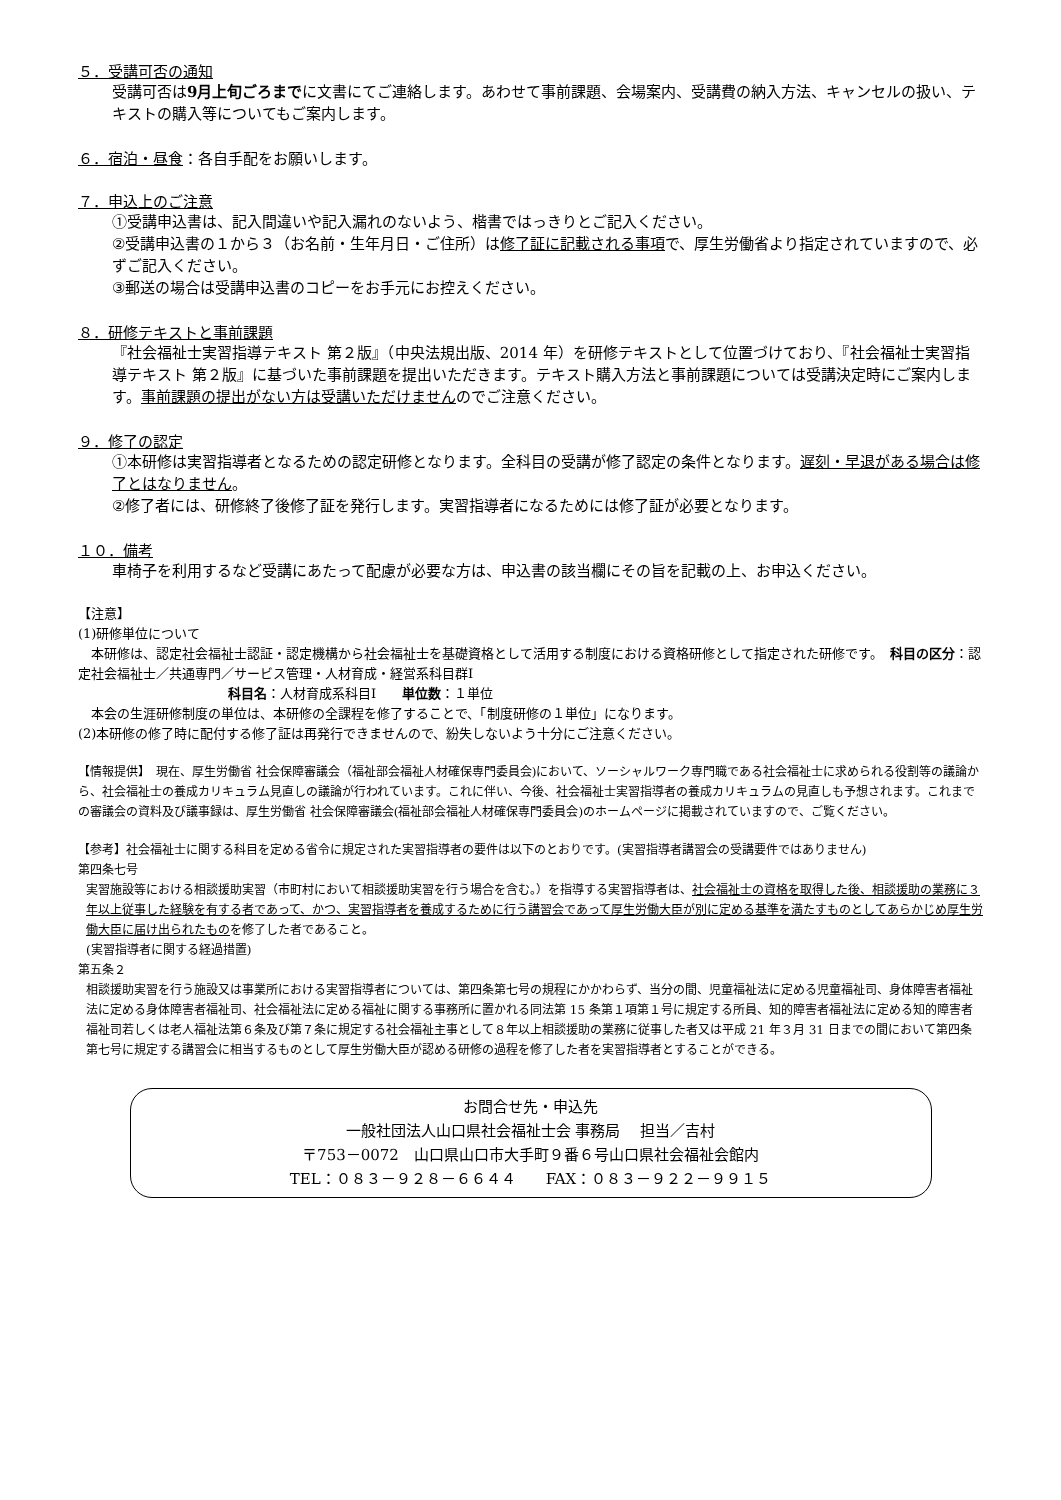５．受講可否の通知
受講可否は9月上旬ごろまでに文書にてご連絡します。あわせて事前課題、会場案内、受講費の納入方法、キャンセルの扱い、テキストの購入等についてもご案内します。
６．宿泊・昼食
：各自手配をお願いします。
７．申込上のご注意
①受講申込書は、記入間違いや記入漏れのないよう、楷書ではっきりとご記入ください。
②受講申込書の１から３（お名前・生年月日・ご住所）は修了証に記載される事項で、厚生労働省より指定されていますので、必ずご記入ください。
③郵送の場合は受講申込書のコピーをお手元にお控えください。
８．研修テキストと事前課題
『社会福祉士実習指導テキスト 第２版』（中央法規出版、2014 年）を研修テキストとして位置づけており、『社会福祉士実習指導テキスト 第２版』に基づいた事前課題を提出いただきます。テキスト購入方法と事前課題については受講決定時にご案内します。事前課題の提出がない方は受講いただけませんのでご注意ください。
９．修了の認定
①本研修は実習指導者となるための認定研修となります。全科目の受講が修了認定の条件となります。遅刻・早退がある場合は修了とはなりません。
②修了者には、研修終了後修了証を発行します。実習指導者になるためには修了証が必要となります。
１０．備考
車椅子を利用するなど受講にあたって配慮が必要な方は、申込書の該当欄にその旨を記載の上、お申込ください。
【注意】
(1)研修単位について
　本研修は、認定社会福祉士認証・認定機構から社会福祉士を基礎資格として活用する制度における資格研修として指定された研修です。　科目の区分：認定社会福祉士／共通専門／サービス管理・人材育成・経営系科目群Ⅰ
科目名：人材育成系科目Ⅰ　　単位数：１単位
　本会の生涯研修制度の単位は、本研修の全課程を修了することで、「制度研修の１単位」になります。
(2)本研修の修了時に配付する修了証は再発行できませんので、紛失しないよう十分にご注意ください。
【情報提供】　現在、厚生労働省 社会保障審議会（福祉部会福祉人材確保専門委員会)において、ソーシャルワーク専門職である社会福祉士に求められる役割等の議論から、社会福祉士の養成カリキュラム見直しの議論が行われています。これに伴い、今後、社会福祉士実習指導者の養成カリキュラムの見直しも予想されます。これまでの審議会の資料及び議事録は、厚生労働省 社会保障審議会(福祉部会福祉人材確保専門委員会)のホームページに掲載されていますので、ご覧ください。
【参考】社会福祉士に関する科目を定める省令に規定された実習指導者の要件は以下のとおりです。(実習指導者講習会の受講要件ではありません)
第四条七号
実習施設等における相談援助実習（市町村において相談援助実習を行う場合を含む。）を指導する実習指導者は、社会福祉士の資格を取得した後、相談援助の業務に３年以上従事した経験を有する者であって、かつ、実習指導者を養成するために行う講習会であって厚生労働大臣が別に定める基準を満たすものとしてあらかじめ厚生労働大臣に届け出られたものを修了した者であること。
(実習指導者に関する経過措置)
第五条２
相談援助実習を行う施設又は事業所における実習指導者については、第四条第七号の規程にかかわらず、当分の間、児童福祉法に定める児童福祉司、身体障害者福祉法に定める身体障害者福祉司、社会福祉法に定める福祉に関する事務所に置かれる同法第 15 条第１項第１号に規定する所員、知的障害者福祉法に定める知的障害者福祉司若しくは老人福祉法第６条及び第７条に規定する社会福祉主事として８年以上相談援助の業務に従事した者又は平成 21 年３月 31 日までの間において第四条第七号に規定する講習会に相当するものとして厚生労働大臣が認める研修の過程を修了した者を実習指導者とすることができる。
お問合せ先・申込先
一般社団法人山口県社会福祉士会 事務局　 担当／吉村
〒753－0072　山口県山口市大手町９番６号山口県社会福祉会館内
TEL：０８３－９２８－６６４４　　FAX：０８３－９２２－９９１５